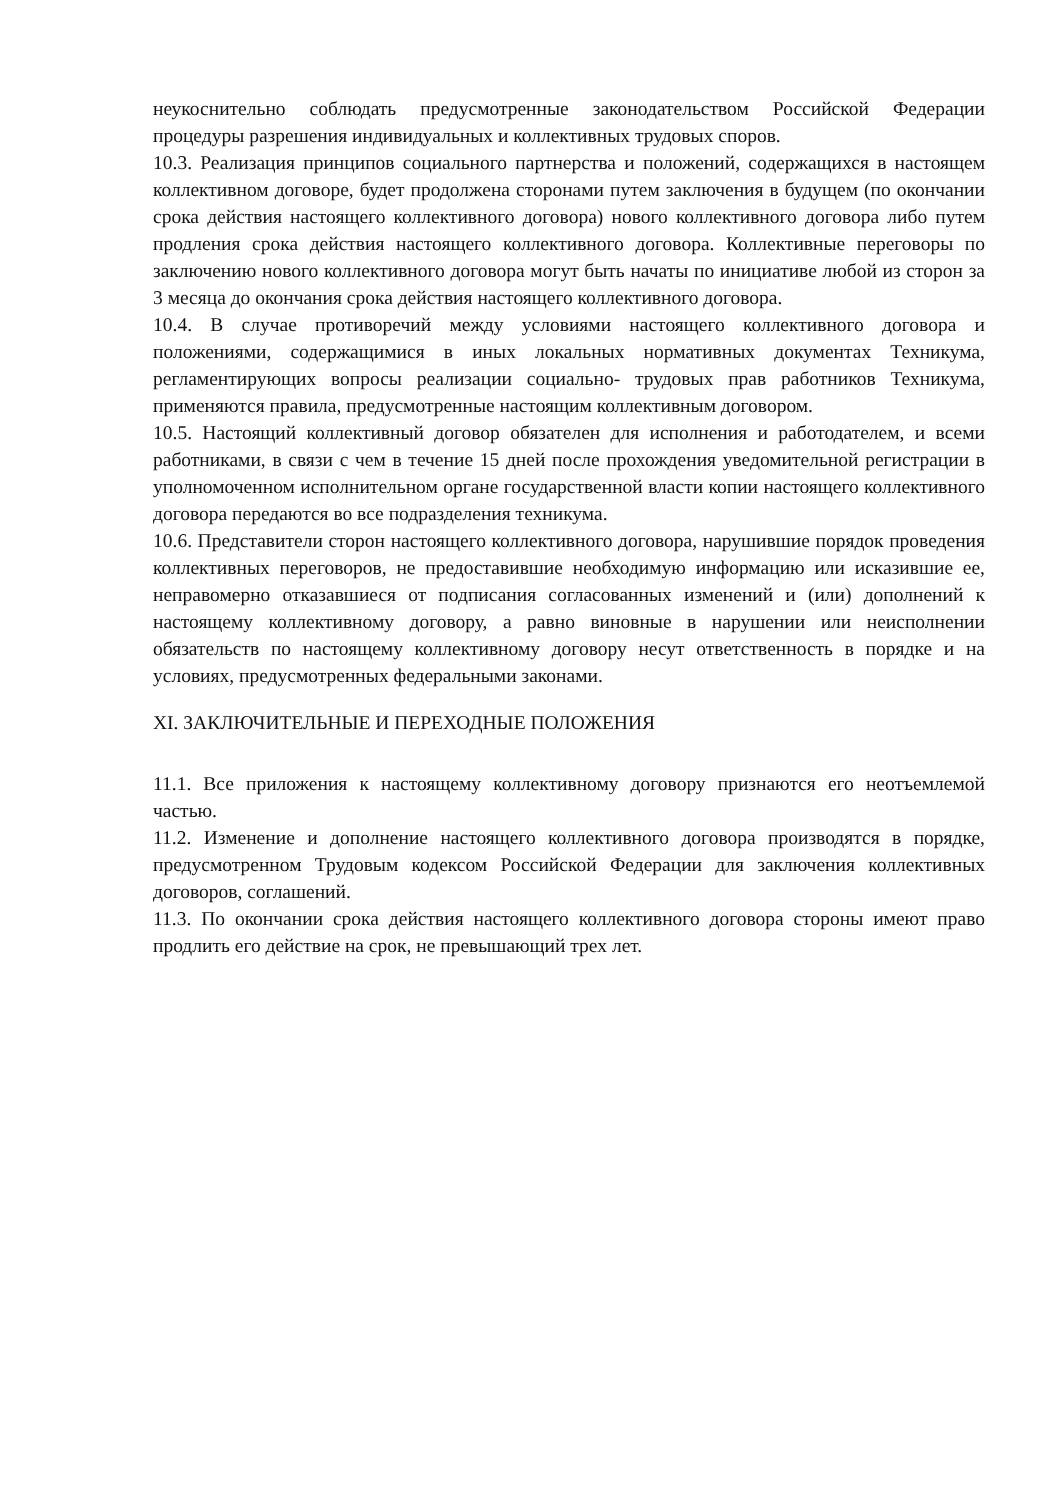неукоснительно соблюдать предусмотренные законодательством Российской Федерации процедуры разрешения индивидуальных и коллективных трудовых споров.
10.3. Реализация принципов социального партнерства и положений, содержащихся в настоящем коллективном договоре, будет продолжена сторонами путем заключения в будущем (по окончании срока действия настоящего коллективного договора) нового коллективного договора либо путем продления срока действия настоящего коллективного договора. Коллективные переговоры по заключению нового коллективного договора могут быть начаты по инициативе любой из сторон за 3 месяца до окончания срока действия настоящего коллективного договора.
10.4. В случае противоречий между условиями настоящего коллективного договора и положениями, содержащимися в иных локальных нормативных документах Техникума, регламентирующих вопросы реализации социально- трудовых прав работников Техникума, применяются правила, предусмотренные настоящим коллективным договором.
10.5. Настоящий коллективный договор обязателен для исполнения и работодателем, и всеми работниками, в связи с чем в течение 15 дней после прохождения уведомительной регистрации в уполномоченном исполнительном органе государственной власти копии настоящего коллективного договора передаются во все подразделения техникума.
10.6. Представители сторон настоящего коллективного договора, нарушившие порядок проведения коллективных переговоров, не предоставившие необходимую информацию или исказившие ее, неправомерно отказавшиеся от подписания согласованных изменений и (или) дополнений к настоящему коллективному договору, а равно виновные в нарушении или неисполнении обязательств по настоящему коллективному договору несут ответственность в порядке и на условиях, предусмотренных федеральными законами.
XI. ЗАКЛЮЧИТЕЛЬНЫЕ И ПЕРЕХОДНЫЕ ПОЛОЖЕНИЯ
11.1. Все приложения к настоящему коллективному договору признаются его неотъемлемой частью.
11.2. Изменение и дополнение настоящего коллективного договора производятся в порядке, предусмотренном Трудовым кодексом Российской Федерации для заключения коллективных договоров, соглашений.
11.3. По окончании срока действия настоящего коллективного договора стороны имеют право продлить его действие на срок, не превышающий трех лет.